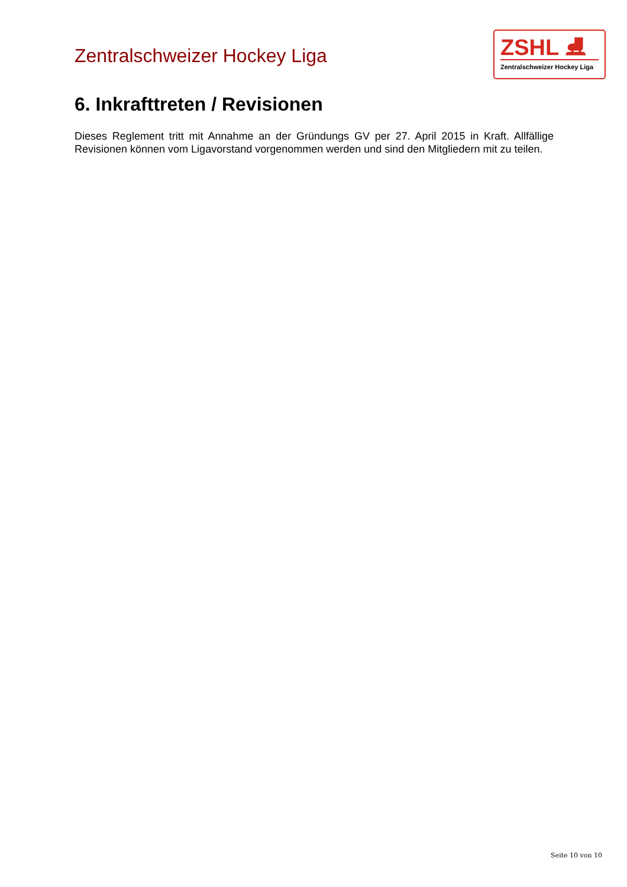Zentralschweizer Hockey Liga
ZSHL ⛸
Zentralschweizer Hockey Liga
6. Inkrafttreten / Revisionen
Dieses Reglement tritt mit Annahme an der Gründungs GV per 27. April 2015 in Kraft. Allfällige Revisionen können vom Ligavorstand vorgenommen werden und sind den Mitgliedern mit zu teilen.
Seite 10 von 10